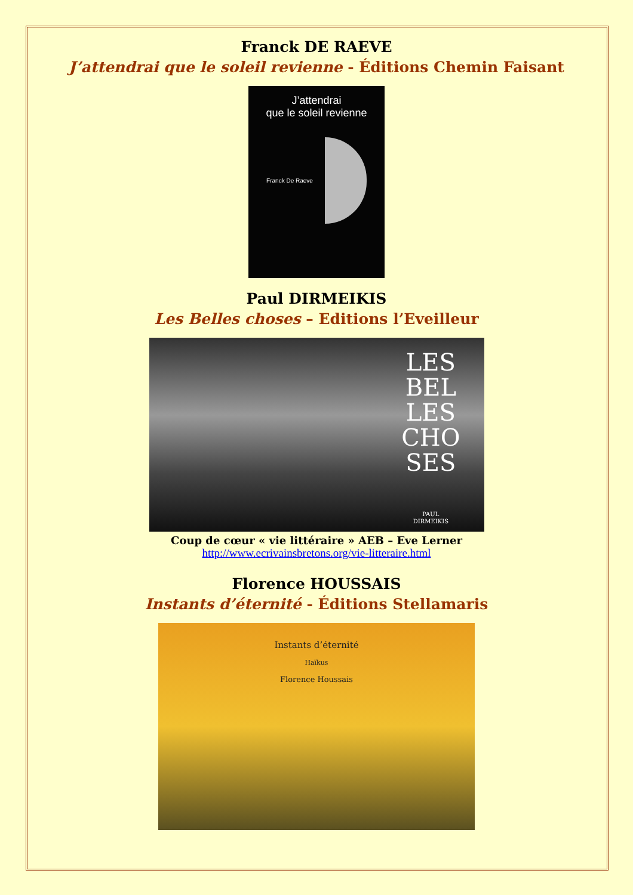Franck DE RAEVE
J’attendrai que le soleil revienne - Éditions Chemin Faisant
J’attendrai
que le soleil revienne
Franck De Raeve
Paul DIRMEIKIS
Les Belles choses – Editions l’Eveilleur
LES
BEL
LES
CHO
SES
PAUL
DIRMEIKIS
Coup de cœur « vie littéraire » AEB – Eve Lerner
http://www.ecrivainsbretons.org/vie-litteraire.html
Florence HOUSSAIS
Instants d’éternité - Éditions Stellamaris
Instants d’éternité
Haïkus
Florence Houssais